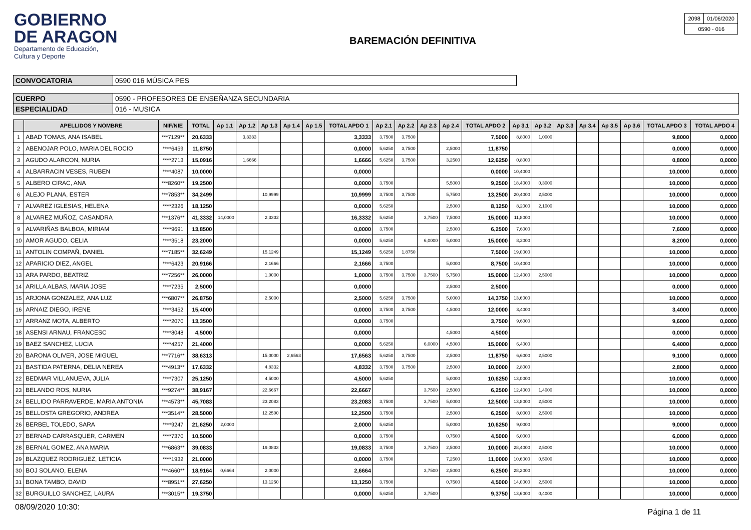GOBIERNO
DE ARAGON
Departamento de Educación,
Cultura y Deporte
BAREMACIÓN DEFINITIVA
| 2098 | 01/06/2020 |
| 0590 - 016 | |
| CONVOCATORIA | 0590 016 MÚSICA PES |
| CUERPO | 0590 - PROFESORES DE ENSEÑANZA SECUNDARIA |
| ESPECIALIDAD | 016 - MUSICA |
| | APELLIDOS Y NOMBRE | NIF/NIE | TOTAL | Ap 1.1 | Ap 1.2 | Ap 1.3 | Ap 1.4 | Ap 1.5 | TOTAL APDO 1 | Ap 2.1 | Ap 2.2 | Ap 2.3 | Ap 2.4 | TOTAL APDO 2 | Ap 3.1 | Ap 3.2 | Ap 3.3 | Ap 3.4 | Ap 3.5 | Ap 3.6 | TOTAL APDO 3 | TOTAL APDO 4 |
| --- | --- | --- | --- | --- | --- | --- | --- | --- | --- | --- | --- | --- | --- | --- | --- | --- | --- | --- | --- | --- | --- | --- |
| 1 | ABAD TOMAS, ANA ISABEL | ***7129** | 20,6333 | | 3,3333 | | | | 3,3333 | 3,7500 | 3,7500 | | | 7,5000 | 8,8000 | 1,0000 | | | | | 9,8000 | 0,0000 |
| 2 | ABENOJAR POLO, MARIA DEL ROCIO | ****6459 | 11,8750 | | | | | | 0,0000 | 5,6250 | 3,7500 | | 2,5000 | 11,8750 | | | | | | | 0,0000 | 0,0000 |
| 3 | AGUDO ALARCON, NURIA | ****2713 | 15,0916 | | 1,6666 | | | | 1,6666 | 5,6250 | 3,7500 | | 3,2500 | 12,6250 | 0,8000 | | | | | | 0,8000 | 0,0000 |
| 4 | ALBARRACIN VESES, RUBEN | ****4087 | 10,0000 | | | | | | 0,0000 | | | | | 0,0000 | 10,4000 | | | | | | 10,0000 | 0,0000 |
| 5 | ALBERO CIRAC, ANA | ***8260** | 19,2500 | | | | | | 0,0000 | 3,7500 | | | 5,5000 | 9,2500 | 18,4000 | 0,3000 | | | | | 10,0000 | 0,0000 |
| 6 | ALEJO PLANA, ESTER | ***7853** | 34,2499 | | | 10,9999 | | | 10,9999 | 3,7500 | 3,7500 | | 5,7500 | 13,2500 | 20,4000 | 2,5000 | | | | | 10,0000 | 0,0000 |
| 7 | ALVAREZ IGLESIAS, HELENA | ****2326 | 18,1250 | | | | | | 0,0000 | 5,6250 | | | 2,5000 | 8,1250 | 8,2000 | 2,1000 | | | | | 10,0000 | 0,0000 |
| 8 | ALVAREZ MUÑOZ, CASANDRA | ***1376** | 41,3332 | 14,0000 | | 2,3332 | | | 16,3332 | 5,6250 | | 3,7500 | 7,5000 | 15,0000 | 11,8000 | | | | | | 10,0000 | 0,0000 |
| 9 | ALVARIÑAS BALBOA, MIRIAM | ****9691 | 13,8500 | | | | | | 0,0000 | 3,7500 | | | 2,5000 | 6,2500 | 7,6000 | | | | | | 7,6000 | 0,0000 |
| 10 | AMOR AGUDO, CELIA | ****3518 | 23,2000 | | | | | | 0,0000 | 5,6250 | | 6,0000 | 5,0000 | 15,0000 | 8,2000 | | | | | | 8,2000 | 0,0000 |
| 11 | ANTOLIN COMPAÑ, DANIEL | ***7185** | 32,6249 | | | 15,1249 | | | 15,1249 | 5,6250 | 1,8750 | | | 7,5000 | 19,0000 | | | | | | 10,0000 | 0,0000 |
| 12 | APARICIO DIEZ, ANGEL | ****6423 | 20,9166 | | | 2,1666 | | | 2,1666 | 3,7500 | | | 5,0000 | 8,7500 | 10,4000 | | | | | | 10,0000 | 0,0000 |
| 13 | ARA PARDO, BEATRIZ | ***7256** | 26,0000 | | | 1,0000 | | | 1,0000 | 3,7500 | 3,7500 | 3,7500 | 5,7500 | 15,0000 | 12,4000 | 2,5000 | | | | | 10,0000 | 0,0000 |
| 14 | ARILLA ALBAS, MARIA JOSE | ****7235 | 2,5000 | | | | | | 0,0000 | | | | 2,5000 | 2,5000 | | | | | | | 0,0000 | 0,0000 |
| 15 | ARJONA GONZALEZ, ANA LUZ | ***6807** | 26,8750 | | | 2,5000 | | | 2,5000 | 5,6250 | 3,7500 | | 5,0000 | 14,3750 | 13,6000 | | | | | | 10,0000 | 0,0000 |
| 16 | ARNAIZ DIEGO, IRENE | ****3452 | 15,4000 | | | | | | 0,0000 | 3,7500 | 3,7500 | | 4,5000 | 12,0000 | 3,4000 | | | | | | 3,4000 | 0,0000 |
| 17 | ARRANZ MOTA, ALBERTO | ****2070 | 13,3500 | | | | | | 0,0000 | 3,7500 | | | | 3,7500 | 9,6000 | | | | | | 9,6000 | 0,0000 |
| 18 | ASENSI ARNAU, FRANCESC | ****8048 | 4,5000 | | | | | | 0,0000 | | | | 4,5000 | 4,5000 | | | | | | | 0,0000 | 0,0000 |
| 19 | BAEZ SANCHEZ, LUCIA | ****4257 | 21,4000 | | | | | | 0,0000 | 5,6250 | | 6,0000 | 4,5000 | 15,0000 | 6,4000 | | | | | | 6,4000 | 0,0000 |
| 20 | BARONA OLIVER, JOSE MIGUEL | ***7716** | 38,6313 | | | 15,0000 | 2,6563 | | 17,6563 | 5,6250 | 3,7500 | | 2,5000 | 11,8750 | 6,6000 | 2,5000 | | | | | 9,1000 | 0,0000 |
| 21 | BASTIDA PATERNA, DELIA NEREA | ***4913** | 17,6332 | | | 4,8332 | | | 4,8332 | 3,7500 | 3,7500 | | 2,5000 | 10,0000 | 2,8000 | | | | | | 2,8000 | 0,0000 |
| 22 | BEDMAR VILLANUEVA, JULIA | ****7307 | 25,1250 | | | 4,5000 | | | 4,5000 | 5,6250 | | | 5,0000 | 10,6250 | 13,0000 | | | | | | 10,0000 | 0,0000 |
| 23 | BELANDO ROS, NURIA | ***9274** | 38,9167 | | | 22,6667 | | | 22,6667 | | | 3,7500 | 2,5000 | 6,2500 | 12,4000 | 1,4000 | | | | | 10,0000 | 0,0000 |
| 24 | BELLIDO PARRAVERDE, MARIA ANTONIA | ***4573** | 45,7083 | | | 23,2083 | | | 23,2083 | 3,7500 | | 3,7500 | 5,0000 | 12,5000 | 13,8000 | 2,5000 | | | | | 10,0000 | 0,0000 |
| 25 | BELLOSTA GREGORIO, ANDREA | ***3514** | 28,5000 | | | 12,2500 | | | 12,2500 | 3,7500 | | | 2,5000 | 6,2500 | 8,0000 | 2,5000 | | | | | 10,0000 | 0,0000 |
| 26 | BERBEL TOLEDO, SARA | ****9247 | 21,6250 | 2,0000 | | | | | 2,0000 | 5,6250 | | | 5,0000 | 10,6250 | 9,0000 | | | | | | 9,0000 | 0,0000 |
| 27 | BERNAD CARRASQUER, CARMEN | ****7370 | 10,5000 | | | | | | 0,0000 | 3,7500 | | | 0,7500 | 4,5000 | 6,0000 | | | | | | 6,0000 | 0,0000 |
| 28 | BERNAL GOMEZ, ANA MARIA | ***6863** | 39,0833 | | | 19,0833 | | | 19,0833 | 3,7500 | | 3,7500 | 2,5000 | 10,0000 | 28,4000 | 2,5000 | | | | | 10,0000 | 0,0000 |
| 29 | BLAZQUEZ RODRIGUEZ, LETICIA | ****1932 | 21,0000 | | | | | | 0,0000 | 3,7500 | | | 7,2500 | 11,0000 | 10,6000 | 0,5000 | | | | | 10,0000 | 0,0000 |
| 30 | BOJ SOLANO, ELENA | ***4660** | 18,9164 | 0,6664 | | 2,0000 | | | 2,6664 | | | 3,7500 | 2,5000 | 6,2500 | 28,2000 | | | | | | 10,0000 | 0,0000 |
| 31 | BONA TAMBO, DAVID | ***8951** | 27,6250 | | | 13,1250 | | | 13,1250 | 3,7500 | | | 0,7500 | 4,5000 | 14,0000 | 2,5000 | | | | | 10,0000 | 0,0000 |
| 32 | BURGUILLO SANCHEZ, LAURA | ***3015** | 19,3750 | | | | | | 0,0000 | 5,6250 | | 3,7500 | | 9,3750 | 13,6000 | 0,4000 | | | | | 10,0000 | 0,0000 |
08/09/2020 10:30: Página 1 de 11